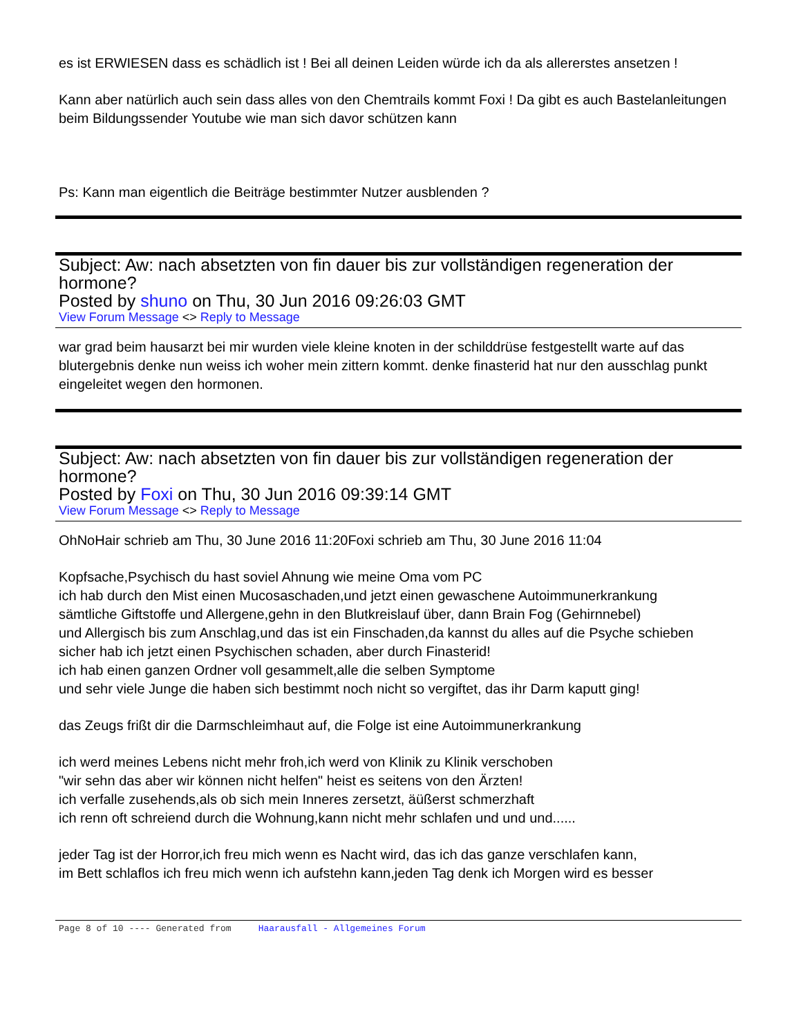es ist ERWIESEN dass es schädlich ist ! Bei all deinen Leiden würde ich da als allererstes ansetzen !
Kann aber natürlich auch sein dass alles von den Chemtrails kommt Foxi ! Da gibt es auch Bastelanleitungen beim Bildungssender Youtube wie man sich davor schützen kann
Ps: Kann man eigentlich die Beiträge bestimmter Nutzer ausblenden ?
Subject: Aw: nach absetzten von fin dauer bis zur vollständigen regeneration der hormone?
Posted by shuno on Thu, 30 Jun 2016 09:26:03 GMT
View Forum Message <> Reply to Message
war grad beim hausarzt bei mir wurden viele kleine knoten in der schilddrüse festgestellt warte auf das blutergebnis denke nun weiss ich woher mein zittern kommt. denke finasterid hat nur den ausschlag punkt eingeleitet wegen den hormonen.
Subject: Aw: nach absetzten von fin dauer bis zur vollständigen regeneration der hormone?
Posted by Foxi on Thu, 30 Jun 2016 09:39:14 GMT
View Forum Message <> Reply to Message
OhNoHair schrieb am Thu, 30 June 2016 11:20Foxi schrieb am Thu, 30 June 2016 11:04
Kopfsache,Psychisch du hast soviel Ahnung wie meine Oma vom PC
ich hab durch den Mist einen Mucosaschaden,und jetzt einen gewaschene Autoimmunerkrankung
sämtliche Giftstoffe und Allergene,gehn in den Blutkreislauf über, dann Brain Fog (Gehirnnebel)
und Allergisch bis zum Anschlag,und das ist ein Finschaden,da kannst du alles auf die Psyche schieben
sicher hab ich jetzt einen Psychischen schaden, aber durch Finasterid!
ich hab einen ganzen Ordner voll gesammelt,alle die selben Symptome
und sehr viele Junge die haben sich bestimmt noch nicht so vergiftet, das ihr Darm kaputt ging!
das Zeugs frißt dir die Darmschleimhaut auf, die Folge ist eine Autoimmunerkrankung
ich werd meines Lebens nicht mehr froh,ich werd von Klinik zu Klinik verschoben
"wir sehn das aber wir können nicht helfen" heist es seitens von den Ärzten!
ich verfalle zusehends,als ob sich mein Inneres zersetzt, äüßerst schmerzhaft
ich renn oft schreiend durch die Wohnung,kann nicht mehr schlafen und und und......
jeder Tag ist der Horror,ich freu mich wenn es Nacht wird, das ich das ganze verschlafen kann,
im Bett schlaflos ich freu mich wenn ich aufstehn kann,jeden Tag denk ich Morgen wird es besser
Page 8 of 10 ---- Generated from Haarausfall - Allgemeines Forum